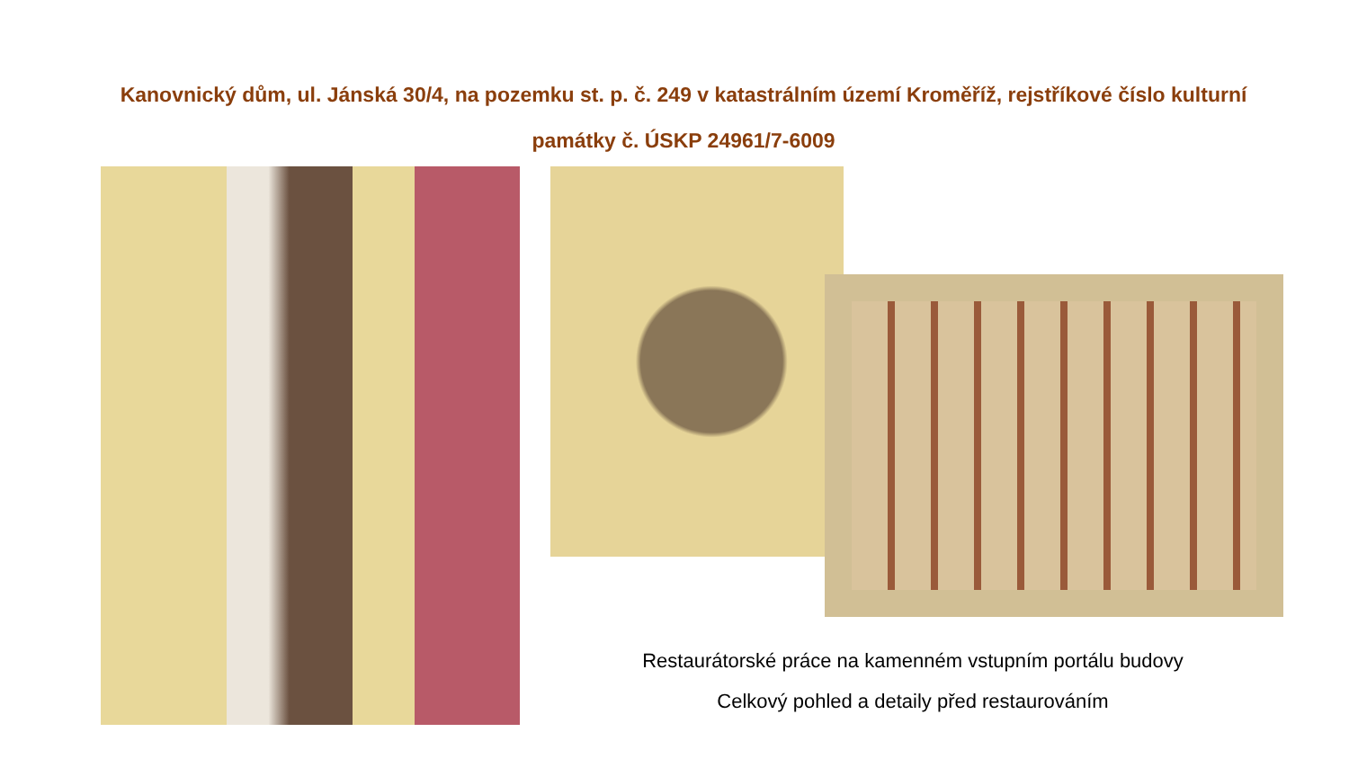Kanovnický dům, ul. Jánská 30/4, na pozemku st. p. č. 249 v katastrálním území Kroměříž, rejstříkové číslo kulturní památky č. ÚSKP 24961/7-6009
Restaurátorské práce na kamenném vstupním portálu budovy
Celkový pohled a detaily před restaurováním